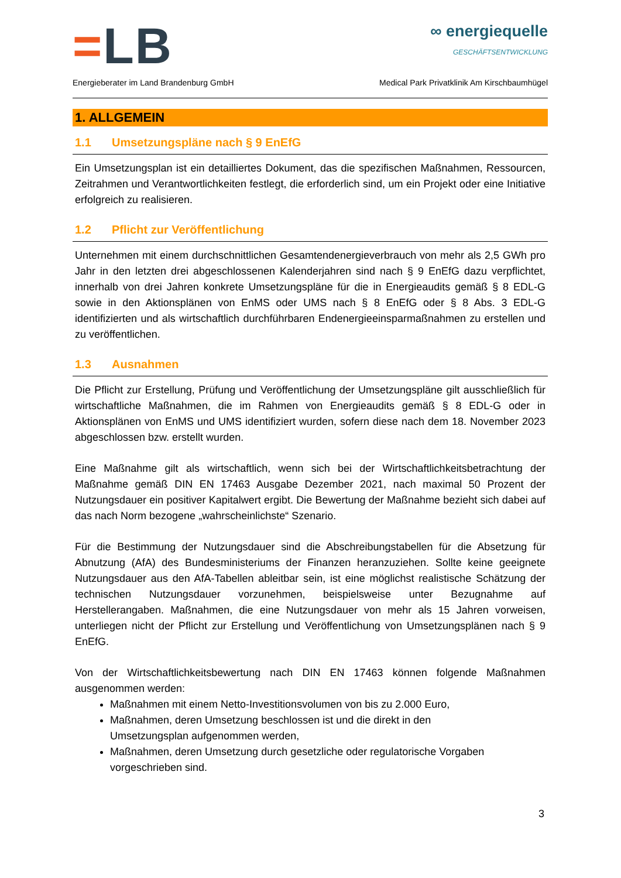=LB
∞ energiequelle
GESCHÄFTSENTWICKLUNG
Energieberater im Land Brandenburg GmbH Medical Park Privatklinik Am Kirschbaumhügel
1. ALLGEMEIN
1.1 Umsetzungspläne nach § 9 EnEfG
Ein Umsetzungsplan ist ein detailliertes Dokument, das die spezifischen Maßnahmen, Ressourcen, Zeitrahmen und Verantwortlichkeiten festlegt, die erforderlich sind, um ein Projekt oder eine Initiative erfolgreich zu realisieren.
1.2 Pflicht zur Veröffentlichung
Unternehmen mit einem durchschnittlichen Gesamtendenergieverbrauch von mehr als 2,5 GWh pro Jahr in den letzten drei abgeschlossenen Kalenderjahren sind nach § 9 EnEfG dazu verpflichtet, innerhalb von drei Jahren konkrete Umsetzungspläne für die in Energieaudits gemäß § 8 EDL-G sowie in den Aktionsplänen von EnMS oder UMS nach § 8 EnEfG oder § 8 Abs. 3 EDL-G identifizierten und als wirtschaftlich durchführbaren Endenergieeinsparmaßnahmen zu erstellen und zu veröffentlichen.
1.3 Ausnahmen
Die Pflicht zur Erstellung, Prüfung und Veröffentlichung der Umsetzungspläne gilt ausschließlich für wirtschaftliche Maßnahmen, die im Rahmen von Energieaudits gemäß § 8 EDL-G oder in Aktionsplänen von EnMS und UMS identifiziert wurden, sofern diese nach dem 18. November 2023 abgeschlossen bzw. erstellt wurden.
Eine Maßnahme gilt als wirtschaftlich, wenn sich bei der Wirtschaftlichkeitsbetrachtung der Maßnahme gemäß DIN EN 17463 Ausgabe Dezember 2021, nach maximal 50 Prozent der Nutzungsdauer ein positiver Kapitalwert ergibt. Die Bewertung der Maßnahme bezieht sich dabei auf das nach Norm bezogene „wahrscheinlichste“ Szenario.
Für die Bestimmung der Nutzungsdauer sind die Abschreibungstabellen für die Absetzung für Abnutzung (AfA) des Bundesministeriums der Finanzen heranzuziehen. Sollte keine geeignete Nutzungsdauer aus den AfA-Tabellen ableitbar sein, ist eine möglichst realistische Schätzung der technischen Nutzungsdauer vorzunehmen, beispielsweise unter Bezugnahme auf Herstellerangaben. Maßnahmen, die eine Nutzungsdauer von mehr als 15 Jahren vorweisen, unterliegen nicht der Pflicht zur Erstellung und Veröffentlichung von Umsetzungsplänen nach § 9 EnEfG.
Von der Wirtschaftlichkeitsbewertung nach DIN EN 17463 können folgende Maßnahmen ausgenommen werden:
Maßnahmen mit einem Netto-Investitionsvolumen von bis zu 2.000 Euro,
Maßnahmen, deren Umsetzung beschlossen ist und die direkt in den
Umsetzungsplan aufgenommen werden,
Maßnahmen, deren Umsetzung durch gesetzliche oder regulatorische Vorgaben
vorgeschrieben sind.
3